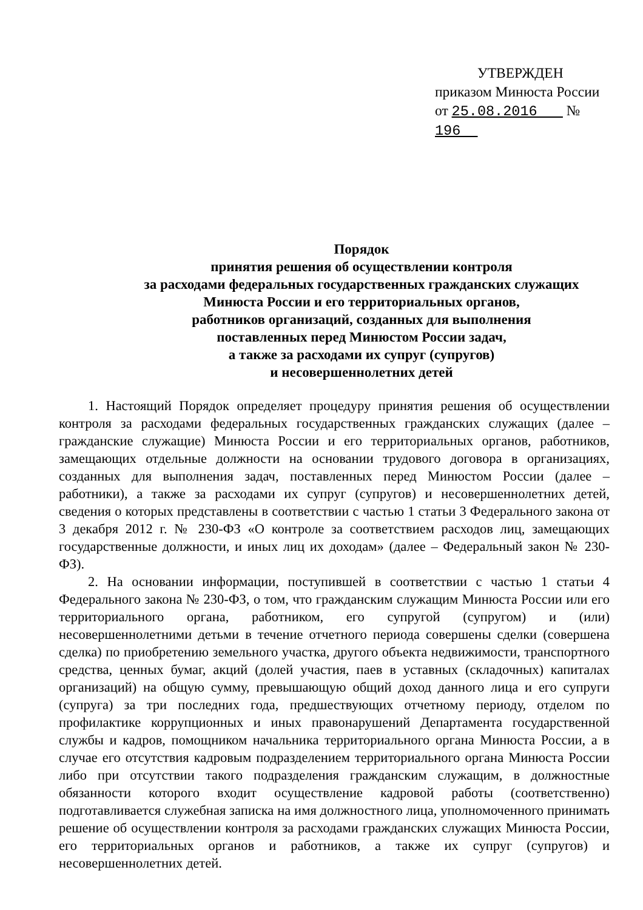УТВЕРЖДЕН
приказом Минюста России
от 25.08.2016 № 196
Порядок
принятия решения об осуществлении контроля
за расходами федеральных государственных гражданских служащих
Минюста России и его территориальных органов,
работников организаций, созданных для выполнения
поставленных перед Минюстом России задач,
а также за расходами их супруг (супругов)
и несовершеннолетних детей
1. Настоящий Порядок определяет процедуру принятия решения об осуществлении контроля за расходами федеральных государственных гражданских служащих (далее – гражданские служащие) Минюста России и его территориальных органов, работников, замещающих отдельные должности на основании трудового договора в организациях, созданных для выполнения задач, поставленных перед Минюстом России (далее – работники), а также за расходами их супруг (супругов) и несовершеннолетних детей, сведения о которых представлены в соответствии с частью 1 статьи 3 Федерального закона от 3 декабря 2012 г. № 230-ФЗ «О контроле за соответствием расходов лиц, замещающих государственные должности, и иных лиц их доходам» (далее – Федеральный закон № 230-ФЗ).
2. На основании информации, поступившей в соответствии с частью 1 статьи 4 Федерального закона № 230-ФЗ, о том, что гражданским служащим Минюста России или его территориального органа, работником, его супругой (супругом) и (или) несовершеннолетними детьми в течение отчетного периода совершены сделки (совершена сделка) по приобретению земельного участка, другого объекта недвижимости, транспортного средства, ценных бумаг, акций (долей участия, паев в уставных (складочных) капиталах организаций) на общую сумму, превышающую общий доход данного лица и его супруги (супруга) за три последних года, предшествующих отчетному периоду, отделом по профилактике коррупционных и иных правонарушений Департамента государственной службы и кадров, помощником начальника территориального органа Минюста России, а в случае его отсутствия кадровым подразделением территориального органа Минюста России либо при отсутствии такого подразделения гражданским служащим, в должностные обязанности которого входит осуществление кадровой работы (соответственно) подготавливается служебная записка на имя должностного лица, уполномоченного принимать решение об осуществлении контроля за расходами гражданских служащих Минюста России, его территориальных органов и работников, а также их супруг (супругов) и несовершеннолетних детей.